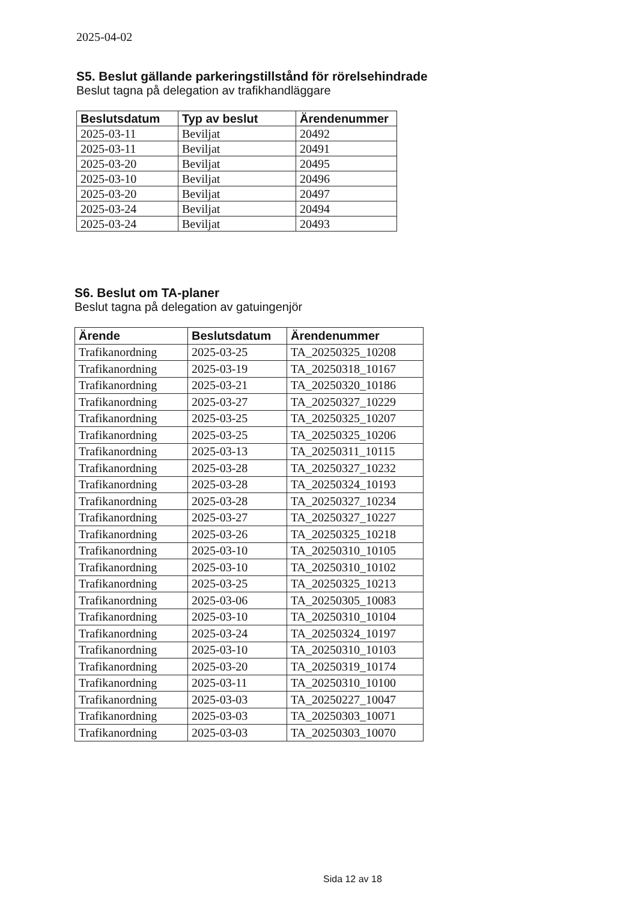2025-04-02
S5. Beslut gällande parkeringstillstånd för rörelsehindrade
Beslut tagna på delegation av trafikhandläggare
| Beslutsdatum | Typ av beslut | Ärendenummer |
| --- | --- | --- |
| 2025-03-11 | Beviljat | 20492 |
| 2025-03-11 | Beviljat | 20491 |
| 2025-03-20 | Beviljat | 20495 |
| 2025-03-10 | Beviljat | 20496 |
| 2025-03-20 | Beviljat | 20497 |
| 2025-03-24 | Beviljat | 20494 |
| 2025-03-24 | Beviljat | 20493 |
S6. Beslut om TA-planer
Beslut tagna på delegation av gatuingenjör
| Ärende | Beslutsdatum | Ärendenummer |
| --- | --- | --- |
| Trafikanordning | 2025-03-25 | TA_20250325_10208 |
| Trafikanordning | 2025-03-19 | TA_20250318_10167 |
| Trafikanordning | 2025-03-21 | TA_20250320_10186 |
| Trafikanordning | 2025-03-27 | TA_20250327_10229 |
| Trafikanordning | 2025-03-25 | TA_20250325_10207 |
| Trafikanordning | 2025-03-25 | TA_20250325_10206 |
| Trafikanordning | 2025-03-13 | TA_20250311_10115 |
| Trafikanordning | 2025-03-28 | TA_20250327_10232 |
| Trafikanordning | 2025-03-28 | TA_20250324_10193 |
| Trafikanordning | 2025-03-28 | TA_20250327_10234 |
| Trafikanordning | 2025-03-27 | TA_20250327_10227 |
| Trafikanordning | 2025-03-26 | TA_20250325_10218 |
| Trafikanordning | 2025-03-10 | TA_20250310_10105 |
| Trafikanordning | 2025-03-10 | TA_20250310_10102 |
| Trafikanordning | 2025-03-25 | TA_20250325_10213 |
| Trafikanordning | 2025-03-06 | TA_20250305_10083 |
| Trafikanordning | 2025-03-10 | TA_20250310_10104 |
| Trafikanordning | 2025-03-24 | TA_20250324_10197 |
| Trafikanordning | 2025-03-10 | TA_20250310_10103 |
| Trafikanordning | 2025-03-20 | TA_20250319_10174 |
| Trafikanordning | 2025-03-11 | TA_20250310_10100 |
| Trafikanordning | 2025-03-03 | TA_20250227_10047 |
| Trafikanordning | 2025-03-03 | TA_20250303_10071 |
| Trafikanordning | 2025-03-03 | TA_20250303_10070 |
Sida 12 av 18